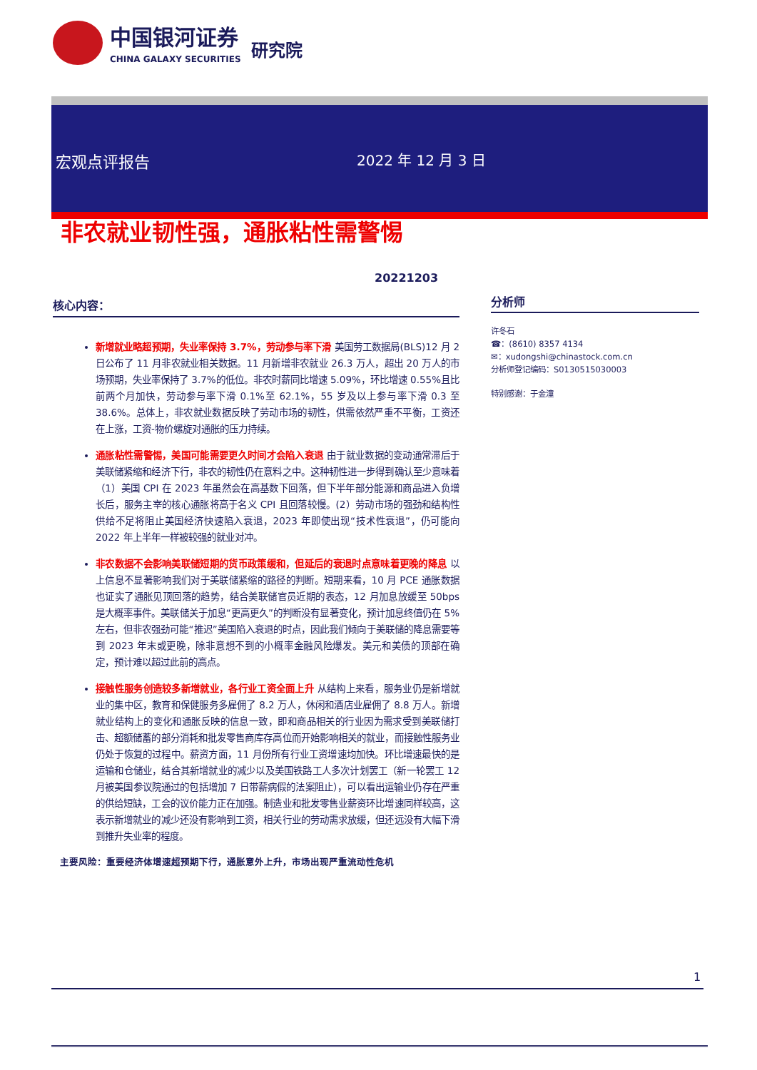中国银河证券
CHINA GALAXY SECURITIES
研究院
宏观点评报告 2022 年 12 月 3 日
非农就业韧性强，通胀粘性需警惕
20221203
核心内容：
新增就业略超预期，失业率保持 3.7%，劳动参与率下滑 美国劳工数据局(BLS)12 月 2 日公布了 11 月非农就业相关数据。11 月新增非农就业 26.3 万人，超出 20 万人的市场预期，失业率保持了 3.7%的低位。非农时薪同比增速 5.09%，环比增速 0.55%且比前两个月加快，劳动参与率下滑 0.1%至 62.1%，55 岁及以上参与率下滑 0.3 至 38.6%。总体上，非农就业数据反映了劳动市场的韧性，供需依然严重不平衡，工资还在上涨，工资-物价螺旋对通胀的压力持续。
通胀粘性需警惕，美国可能需要更久时间才会陷入衰退 由于就业数据的变动通常滞后于美联储紧缩和经济下行，非农的韧性仍在意料之中。这种韧性进一步得到确认至少意味着（1）美国 CPI 在 2023 年虽然会在高基数下回落，但下半年部分能源和商品进入负增长后，服务主宰的核心通胀将高于名义 CPI 且回落较慢。(2）劳动市场的强劲和结构性供给不足将阻止美国经济快速陷入衰退，2023 年即使出现“技术性衰退”，仍可能向 2022 年上半年一样被较强的就业对冲。
非农数据不会影响美联储短期的货币政策缓和，但延后的衰退时点意味着更晚的降息 以上信息不显著影响我们对于美联储紧缩的路径的判断。短期来看，10 月 PCE 通胀数据也证实了通胀见顶回落的趋势，结合美联储官员近期的表态，12 月加息放缓至 50bps 是大概率事件。美联储关于加息“更高更久”的判断没有显著变化，预计加息终值仍在 5%左右，但非农强劲可能“推迟”美国陷入衰退的时点，因此我们倾向于美联储的降息需要等到 2023 年末或更晚，除非意想不到的小概率金融风险爆发。美元和美债的顶部在确定，预计难以超过此前的高点。
接触性服务创造较多新增就业，各行业工资全面上升 从结构上来看，服务业仍是新增就业的集中区，教育和保健服务多雇佣了 8.2 万人，休闲和酒店业雇佣了 8.8 万人。新增就业结构上的变化和通胀反映的信息一致，即和商品相关的行业因为需求受到美联储打击、超额储蓄的部分消耗和批发零售商库存高位而开始影响相关的就业，而接触性服务业仍处于恢复的过程中。薪资方面，11 月份所有行业工资增速均加快。环比增速最快的是运输和仓储业，结合其新增就业的减少以及美国铁路工人多次计划罢工（新一轮罢工 12 月被美国参议院通过的包括增加 7 日带薪病假的法案阻止），可以看出运输业仍存在严重的供给短缺，工会的议价能力正在加强。制造业和批发零售业薪资环比增速同样较高，这表示新增就业的减少还没有影响到工资，相关行业的劳动需求放缓，但还远没有大幅下滑到推升失业率的程度。
主要风险：重要经济体增速超预期下行，通胀意外上升，市场出现严重流动性危机
分析师
许冬石
☎：(8610) 8357 4134
✉：xudongshi@chinastock.com.cn
分析师登记编码：S0130515030003
特别感谢：于金潼
1